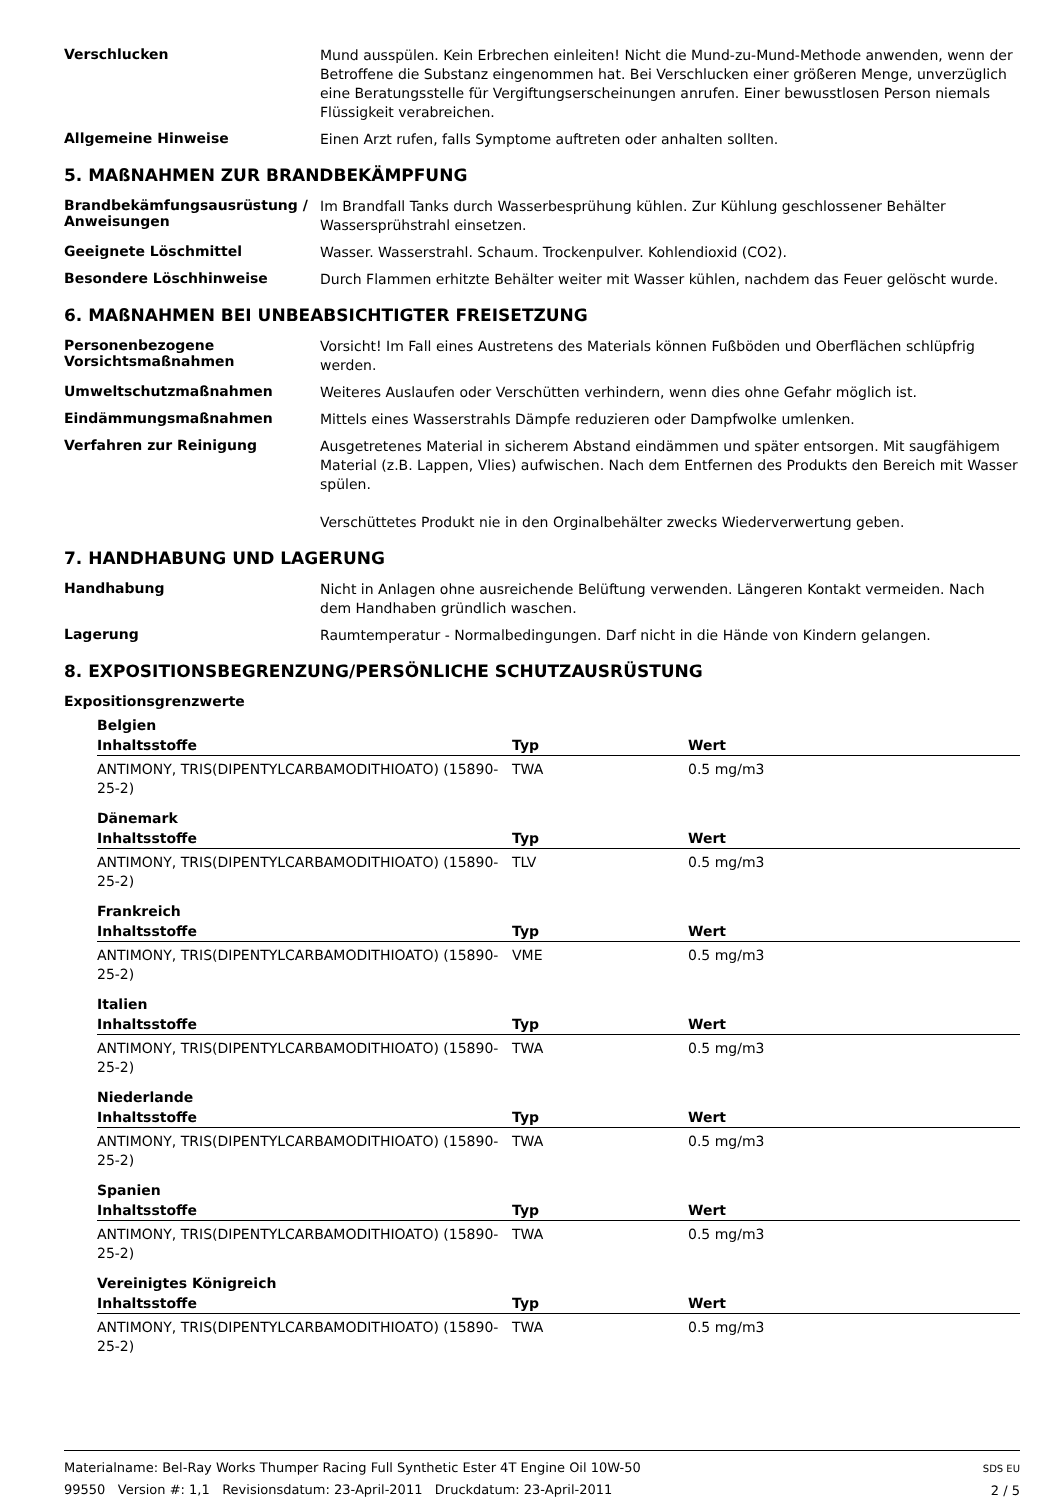Verschlucken
Mund ausspülen. Kein Erbrechen einleiten! Nicht die Mund-zu-Mund-Methode anwenden, wenn der Betroffene die Substanz eingenommen hat. Bei Verschlucken einer größeren Menge, unverzüglich eine Beratungsstelle für Vergiftungserscheinungen anrufen. Einer bewusstlosen Person niemals Flüssigkeit verabreichen.
Allgemeine Hinweise
Einen Arzt rufen, falls Symptome auftreten oder anhalten sollten.
5. MAßNAHMEN ZUR BRANDBEKÄMPFUNG
Brandbekämfungsausrüstung / Anweisungen
Im Brandfall Tanks durch Wasserbesprühung kühlen. Zur Kühlung geschlossener Behälter Wassersprühstrahl einsetzen.
Geeignete Löschmittel
Wasser. Wasserstrahl. Schaum. Trockenpulver. Kohlendioxid (CO2).
Besondere Löschhinweise
Durch Flammen erhitzte Behälter weiter mit Wasser kühlen, nachdem das Feuer gelöscht wurde.
6. MAßNAHMEN BEI UNBEABSICHTIGTER FREISETZUNG
Personenbezogene Vorsichtsmaßnahmen
Vorsicht! Im Fall eines Austretens des Materials können Fußböden und Oberflächen schlüpfrig werden.
Umweltschutzmaßnahmen
Weiteres Auslaufen oder Verschütten verhindern, wenn dies ohne Gefahr möglich ist.
Eindämmungsmaßnahmen
Mittels eines Wasserstrahls Dämpfe reduzieren oder Dampfwolke umlenken.
Verfahren zur Reinigung
Ausgetretenes Material in sicherem Abstand eindämmen und später entsorgen. Mit saugfähigem Material (z.B. Lappen, Vlies) aufwischen. Nach dem Entfernen des Produkts den Bereich mit Wasser spülen.
Verschüttetes Produkt nie in den Orginalbehälter zwecks Wiederverwertung geben.
7. HANDHABUNG UND LAGERUNG
Handhabung
Nicht in Anlagen ohne ausreichende Belüftung verwenden. Längeren Kontakt vermeiden. Nach dem Handhaben gründlich waschen.
Lagerung
Raumtemperatur - Normalbedingungen. Darf nicht in die Hände von Kindern gelangen.
8. EXPOSITIONSBEGRENZUNG/PERSÖNLICHE SCHUTZAUSRÜSTUNG
Expositionsgrenzwerte
Belgien
| Inhaltsstoffe | Typ | Wert |
| --- | --- | --- |
| ANTIMONY, TRIS(DIPENTYLCARBAMODITHIOATO) (15890-25-2) | TWA | 0.5 mg/m3 |
Dänemark
| Inhaltsstoffe | Typ | Wert |
| --- | --- | --- |
| ANTIMONY, TRIS(DIPENTYLCARBAMODITHIOATO) (15890-25-2) | TLV | 0.5 mg/m3 |
Frankreich
| Inhaltsstoffe | Typ | Wert |
| --- | --- | --- |
| ANTIMONY, TRIS(DIPENTYLCARBAMODITHIOATO) (15890-25-2) | VME | 0.5 mg/m3 |
Italien
| Inhaltsstoffe | Typ | Wert |
| --- | --- | --- |
| ANTIMONY, TRIS(DIPENTYLCARBAMODITHIOATO) (15890-25-2) | TWA | 0.5 mg/m3 |
Niederlande
| Inhaltsstoffe | Typ | Wert |
| --- | --- | --- |
| ANTIMONY, TRIS(DIPENTYLCARBAMODITHIOATO) (15890-25-2) | TWA | 0.5 mg/m3 |
Spanien
| Inhaltsstoffe | Typ | Wert |
| --- | --- | --- |
| ANTIMONY, TRIS(DIPENTYLCARBAMODITHIOATO) (15890-25-2) | TWA | 0.5 mg/m3 |
Vereinigtes Königreich
| Inhaltsstoffe | Typ | Wert |
| --- | --- | --- |
| ANTIMONY, TRIS(DIPENTYLCARBAMODITHIOATO) (15890-25-2) | TWA | 0.5 mg/m3 |
Materialname: Bel-Ray Works Thumper Racing Full Synthetic Ester 4T Engine Oil 10W-50
99550 Version #: 1,1 Revisionsdatum: 23-April-2011 Druckdatum: 23-April-2011
SDS EU
2 / 5